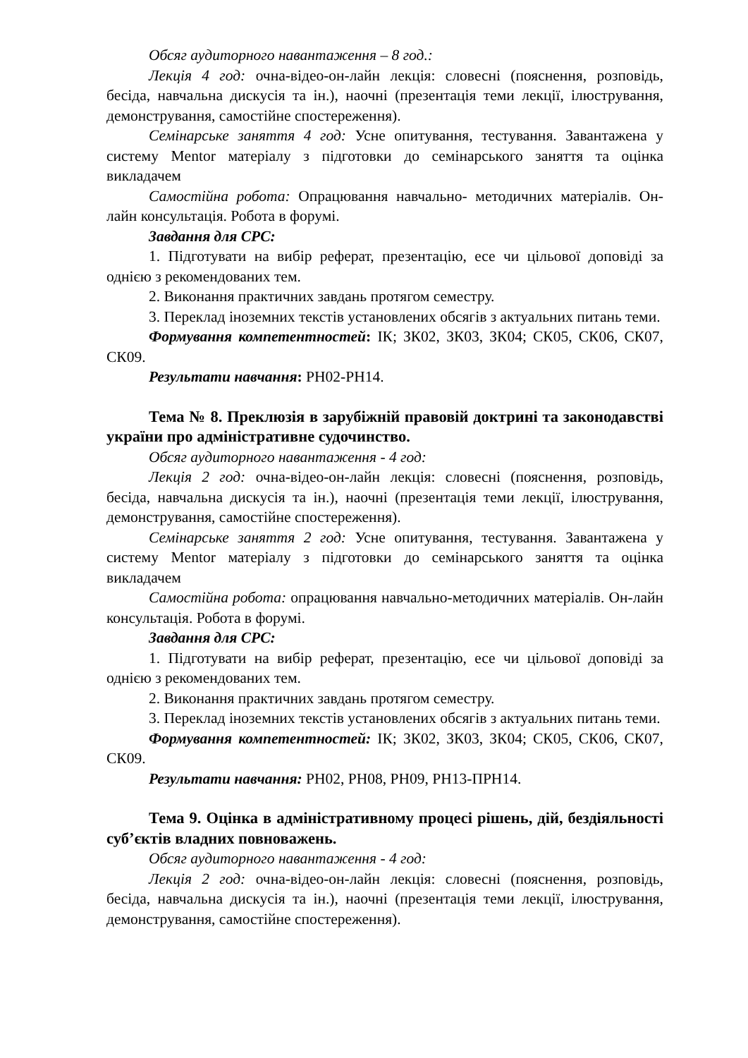Обсяг аудиторного навантаження – 8 год.:
Лекція 4 год: очна-відео-он-лайн лекція: словесні (пояснення, розповідь, бесіда, навчальна дискусія та ін.), наочні (презентація теми лекції, ілюстрування, демонстрування, самостійне спостереження).
Семінарське заняття 4 год: Усне опитування, тестування. Завантажена у систему Mentor матеріалу з підготовки до семінарського заняття та оцінка викладачем
Самостійна робота: Опрацювання навчально- методичних матеріалів. Он-лайн консультація. Робота в форумі.
Завдання для СРС:
1. Підготувати на вибір реферат, презентацію, есе чи цільової доповіді за однією з рекомендованих тем.
2. Виконання практичних завдань протягом семестру.
3. Переклад іноземних текстів установлених обсягів з актуальних питань теми.
Формування компетентностей: ІК; ЗК02, ЗК03, ЗК04; СК05, СК06, СК07, СК09.
Результати навчання: РН02-РН14.
Тема № 8. Преклюзія в зарубіжній правовій доктрині та законодавстві україни про адміністративне судочинство.
Обсяг аудиторного навантаження - 4 год:
Лекція 2 год: очна-відео-он-лайн лекція: словесні (пояснення, розповідь, бесіда, навчальна дискусія та ін.), наочні (презентація теми лекції, ілюстрування, демонстрування, самостійне спостереження).
Семінарське заняття 2 год: Усне опитування, тестування. Завантажена у систему Mentor матеріалу з підготовки до семінарського заняття та оцінка викладачем
Самостійна робота: опрацювання навчально-методичних матеріалів. Он-лайн консультація. Робота в форумі.
Завдання для СРС:
1. Підготувати на вибір реферат, презентацію, есе чи цільової доповіді за однією з рекомендованих тем.
2. Виконання практичних завдань протягом семестру.
3. Переклад іноземних текстів установлених обсягів з актуальних питань теми.
Формування компетентностей: ІК; ЗК02, ЗК03, ЗК04; СК05, СК06, СК07, СК09.
Результати навчання: РН02, РН08, РН09, РН13-ПРН14.
Тема 9. Оцінка в адміністративному процесі рішень, дій, бездіяльності суб’єктів владних повноважень.
Обсяг аудиторного навантаження - 4 год:
Лекція 2 год: очна-відео-он-лайн лекція: словесні (пояснення, розповідь, бесіда, навчальна дискусія та ін.), наочні (презентація теми лекції, ілюстрування, демонстрування, самостійне спостереження).